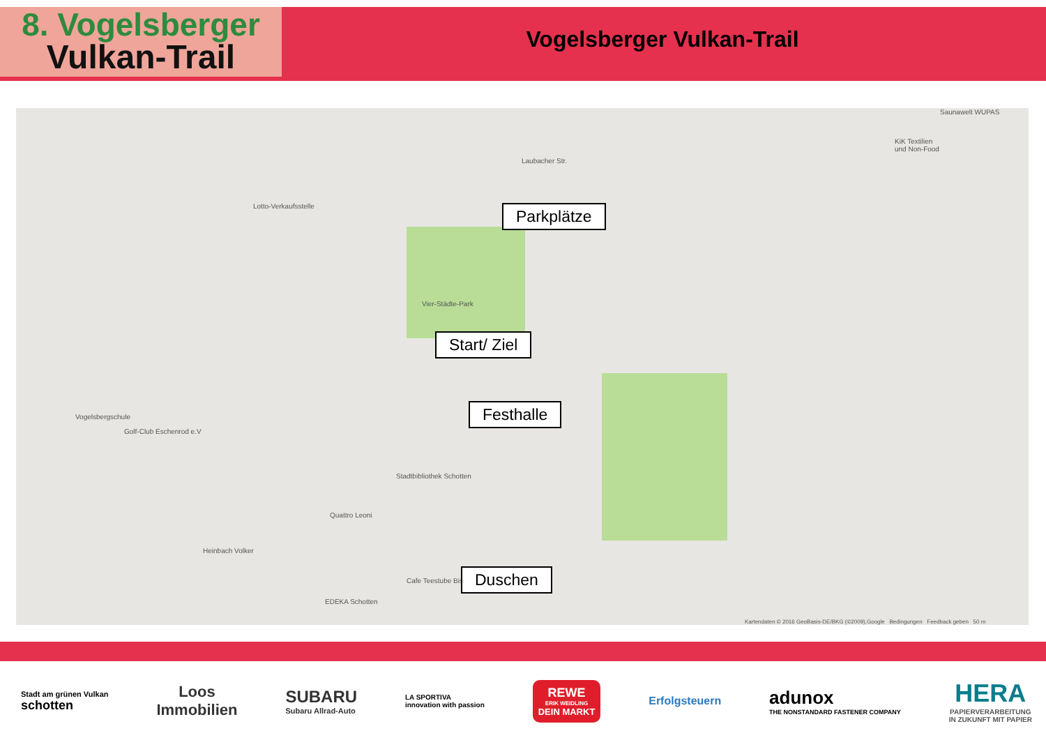8. Vogelsberger
Vulkan-Trail
Vogelsberger Vulkan-Trail
Lotto-Verkaufsstelle
Laubacher Str.
Vier-Städte-Park
Vogelsbergschule
Golf-Club Eschenrod e.V
Stadtbibliothek Schotten
Quattro Leoni
Heinbach Volker
Cafe Teestube Bis
EDEKA Schotten
Saunawelt WUPAS
KiK Textilien
und Non-Food
Kartendaten © 2016 GeoBasis-DE/BKG (©2009),Google Bedingungen Feedback geben 50 m
Parkplätze
Start/ Ziel
Festhalle
Duschen
Stadt am grünen Vulkan
schotten
Loos
Immobilien
SUBARU
Subaru Allrad-Auto
LA SPORTIVA
innovation with passion
REWE
ERIK WEIDLING
DEIN MARKT
Erfolgsteuern
adunox
THE NONSTANDARD FASTENER COMPANY
HERA
PAPIERVERARBEITUNG
IN ZUKUNFT MIT PAPIER